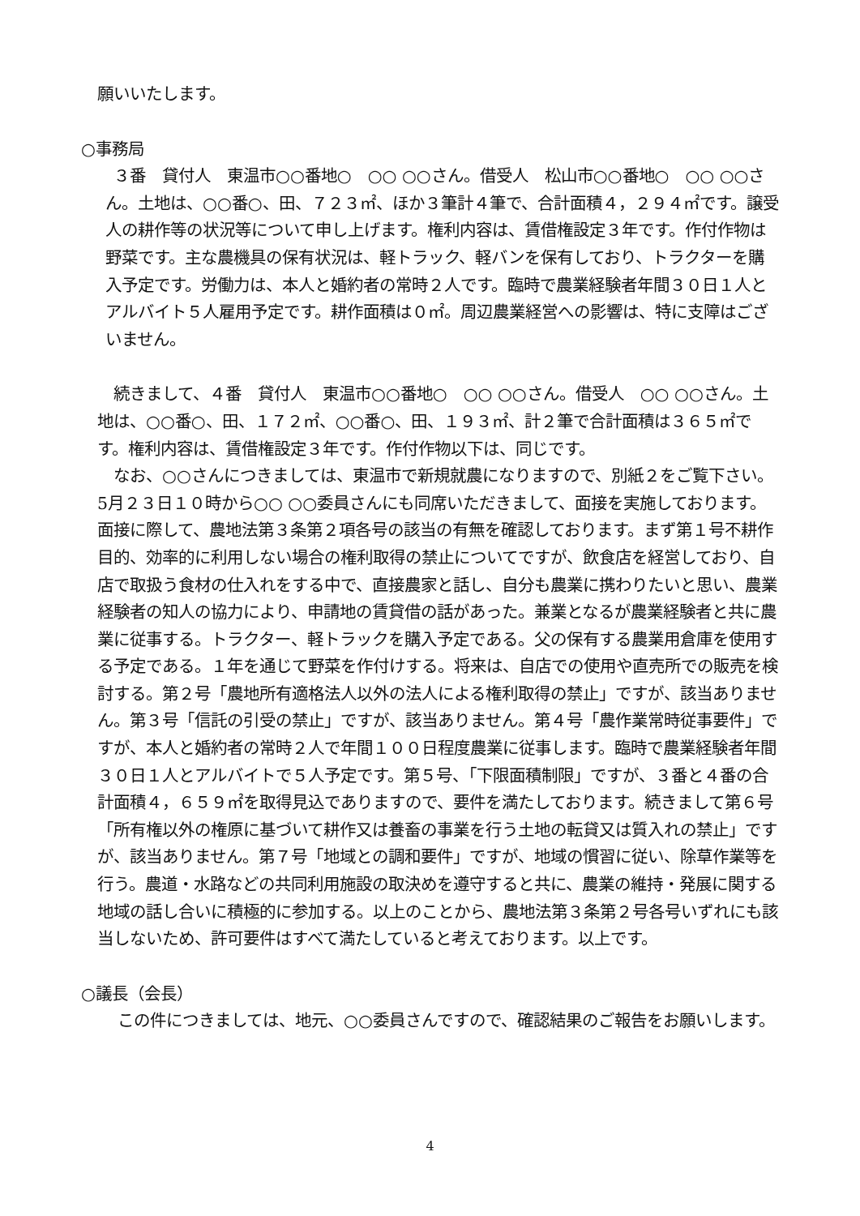願いいたします。
○事務局
３番　貸付人　東温市○○番地○　○○ ○○さん。借受人　松山市○○番地○　○○ ○○さん。土地は、○○番○、田、７２３㎡、ほか３筆計４筆で、合計面積４，２９４㎡です。譲受人の耕作等の状況等について申し上げます。権利内容は、賃借権設定３年です。作付作物は野菜です。主な農機具の保有状況は、軽トラック、軽バンを保有しており、トラクターを購入予定です。労働力は、本人と婚約者の常時２人です。臨時で農業経験者年間３０日１人とアルバイト５人雇用予定です。耕作面積は０㎡。周辺農業経営への影響は、特に支障はございません。
続きまして、４番　貸付人　東温市○○番地○　○○ ○○さん。借受人　○○ ○○さん。土地は、○○番○、田、１７２㎡、○○番○、田、１９３㎡、計２筆で合計面積は３６５㎡です。権利内容は、賃借権設定３年です。作付作物以下は、同じです。
なお、○○さんにつきましては、東温市で新規就農になりますので、別紙２をご覧下さい。5月２３日１０時から○○ ○○委員さんにも同席いただきまして、面接を実施しております。面接に際して、農地法第３条第２項各号の該当の有無を確認しております。まず第１号不耕作目的、効率的に利用しない場合の権利取得の禁止についてですが、飲食店を経営しており、自店で取扱う食材の仕入れをする中で、直接農家と話し、自分も農業に携わりたいと思い、農業経験者の知人の協力により、申請地の賃貸借の話があった。兼業となるが農業経験者と共に農業に従事する。トラクター、軽トラックを購入予定である。父の保有する農業用倉庫を使用する予定である。１年を通じて野菜を作付けする。将来は、自店での使用や直売所での販売を検討する。第２号「農地所有適格法人以外の法人による権利取得の禁止」ですが、該当ありません。第３号「信託の引受の禁止」ですが、該当ありません。第４号「農作業常時従事要件」ですが、本人と婚約者の常時２人で年間１００日程度農業に従事します。臨時で農業経験者年間３０日１人とアルバイトで５人予定です。第５号、「下限面積制限」ですが、３番と４番の合計面積４，６５９㎡を取得見込でありますので、要件を満たしております。続きまして第６号「所有権以外の権原に基づいて耕作又は養畜の事業を行う土地の転貸又は質入れの禁止」ですが、該当ありません。第７号「地域との調和要件」ですが、地域の慣習に従い、除草作業等を行う。農道・水路などの共同利用施設の取決めを遵守すると共に、農業の維持・発展に関する地域の話し合いに積極的に参加する。以上のことから、農地法第３条第２号各号いずれにも該当しないため、許可要件はすべて満たしていると考えております。以上です。
○議長（会長）
この件につきましては、地元、○○委員さんですので、確認結果のご報告をお願いします。
4